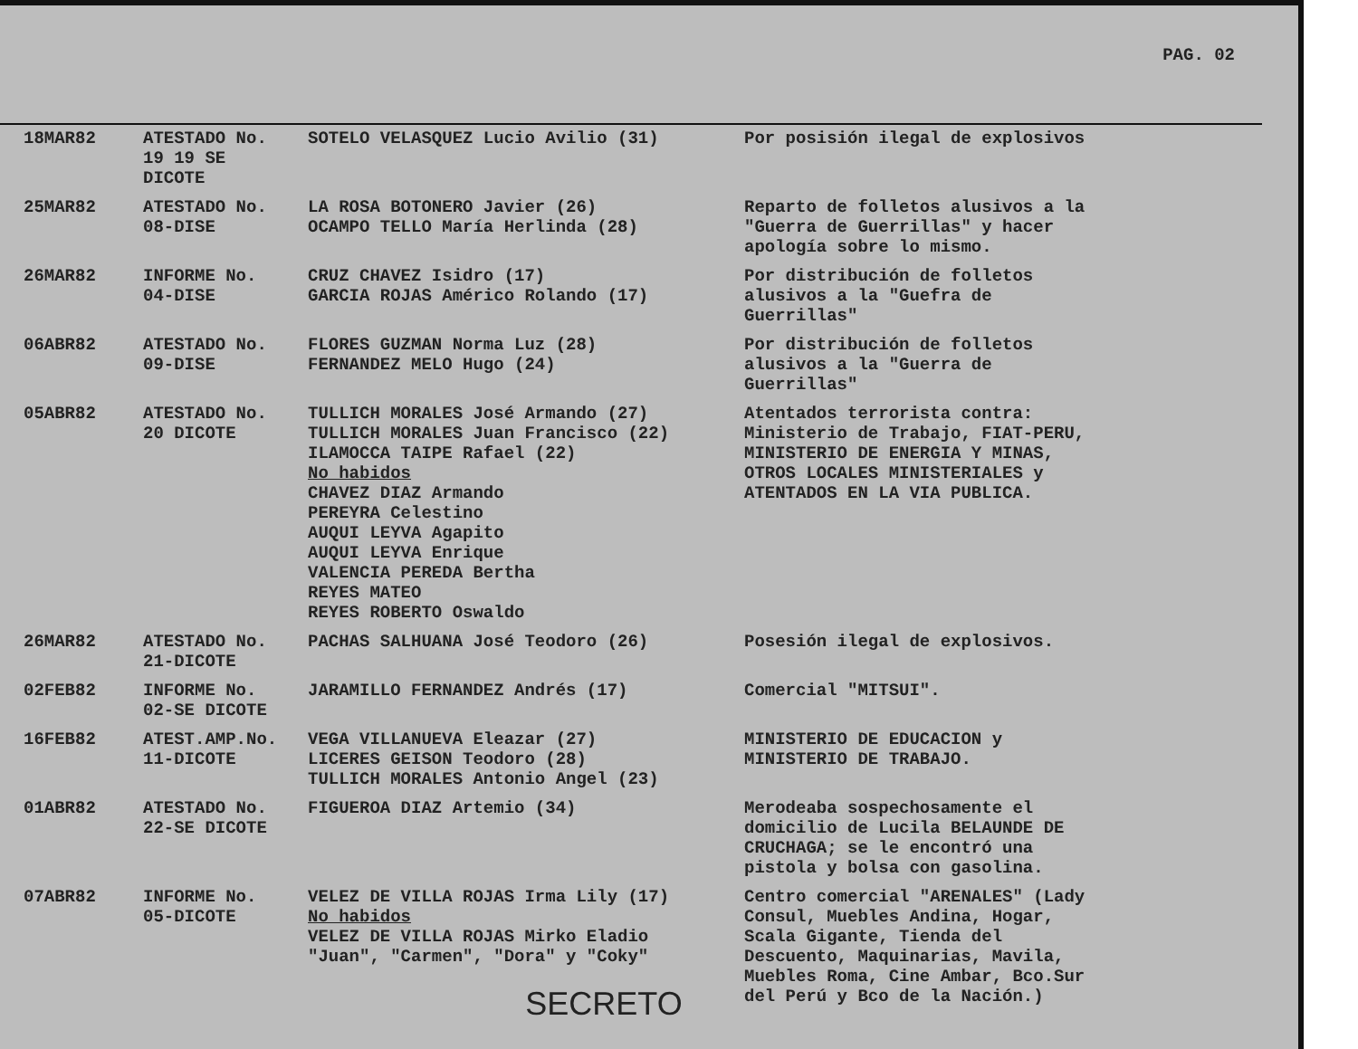PAG. 02
| 18MAR82 | ATESTADO No. 19 19 SE DICOTE | SOTELO VELASQUEZ Lucio Avilio (31) | Por posisión ilegal de explosivos |
| 25MAR82 | ATESTADO No. 08-DISE | LA ROSA BOTONERO Javier (26) OCAMPO TELLO María Herlinda (28) | Reparto de folletos alusivos a la "Guerra de Guerrillas" y hacer apología sobre lo mismo. |
| 26MAR82 | INFORME No. 04-DISE | CRUZ CHAVEZ Isidro (17) GARCIA ROJAS Américo Rolando (17) | Por distribución de folletos alusivos a la "Guefra de Guerrillas" |
| 06ABR82 | ATESTADO No. 09-DISE | FLORES GUZMAN Norma Luz (28) FERNANDEZ MELO Hugo (24) | Por distribución de folletos alusivos a la "Guerra de Guerrillas" |
| 05ABR82 | ATESTADO No. 20 DICOTE | TULLICH MORALES José Armando (27) TULLICH MORALES Juan Francisco (22) ILAMOCCA TAIPE Rafael (22) No habidos CHAVEZ DIAZ Armando PEREYRA Celestino AUQUI LEYVA Agapito AUQUI LEYVA Enrique VALENCIA PEREDA Bertha REYES MATEO REYES ROBERTO Oswaldo | Atentados terrorista contra: Ministerio de Trabajo, FIAT-PERU, MINISTERIO DE ENERGIA Y MINAS, OTROS LOCALES MINISTERIALES y ATENTADOS EN LA VIA PUBLICA. |
| 26MAR82 | ATESTADO No. 21-DICOTE | PACHAS SALHUANA José Teodoro (26) | Posesión ilegal de explosivos. |
| 02FEB82 | INFORME No. 02-SE DICOTE | JARAMILLO FERNANDEZ Andrés (17) | Comercial "MITSUI". |
| 16FEB82 | ATEST.AMP.No. 11-DICOTE | VEGA VILLANUEVA Eleazar (27) LICERES GEISON Teodoro (28) TULLICH MORALES Antonio Angel (23) | MINISTERIO DE EDUCACION y MINISTERIO DE TRABAJO. |
| 01ABR82 | ATESTADO No. 22-SE DICOTE | FIGUEROA DIAZ Artemio (34) | Merodeaba sospechosamente el domicilio de Lucila BELAUNDE DE CRUCHAGA; se le encontró una pistola y bolsa con gasolina. |
| 07ABR82 | INFORME No. 05-DICOTE | VELEZ DE VILLA ROJAS Irma Lily (17) No habidos VELEZ DE VILLA ROJAS Mirko Eladio "Juan", "Carmen", "Dora" y "Coky" | Centro comercial "ARENALES" (Lady Consul, Muebles Andina, Hogar, Scala Gigante, Tienda del Descuento, Maquinarias, Mavila, Muebles Roma, Cine Ambar, Bco.Sur del Perú y Bco de la Nación.) |
SECRETO